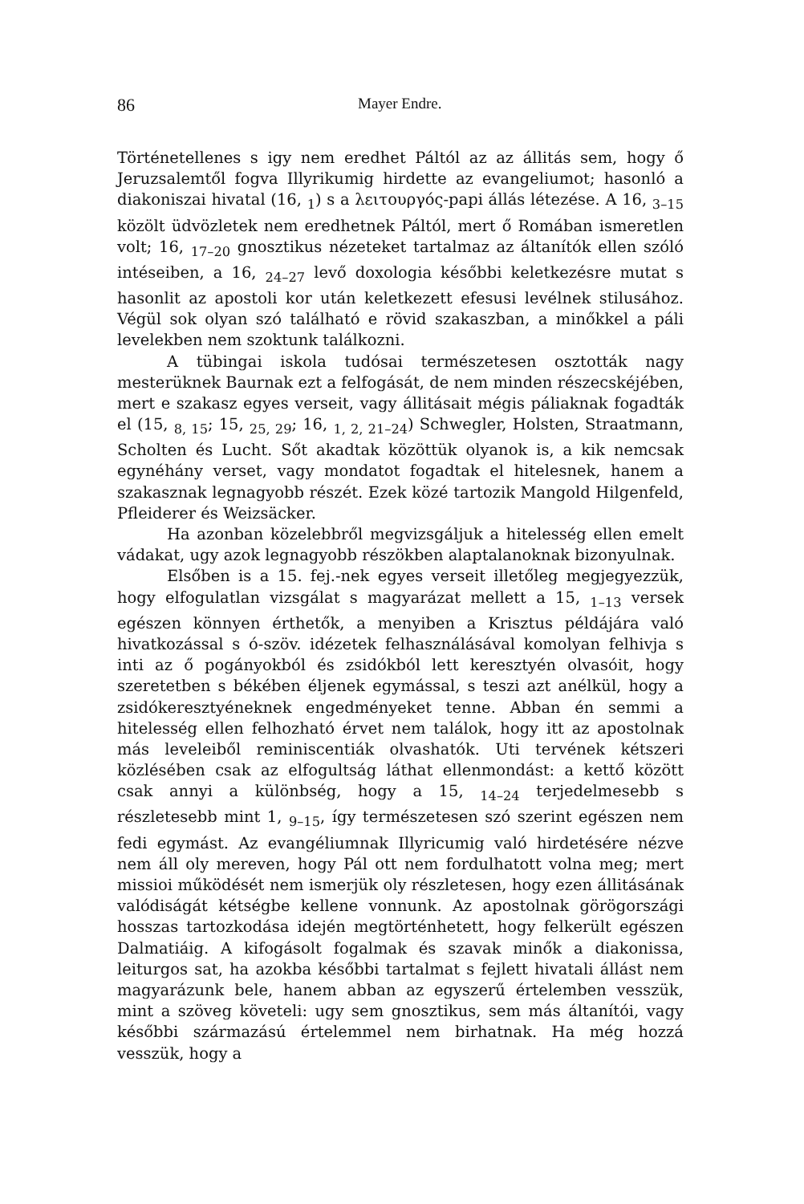86 Mayer Endre.
Történetellenes s igy nem eredhet Páltól az az állitás sem, hogy ő Jeruzsalemtől fogva Illyrikumig hirdette az evangeliumot; hasonló a diakoniszai hivatal (16, <sub>1</sub>) s a λειτουργός-papi állás létezése. A 16, <sub>3–15</sub> közölt üdvözletek nem eredhetnek Páltól, mert ő Romában ismeretlen volt; 16, <sub>17–20</sub> gnosztikus nézeteket tartalmaz az áltanítók ellen szóló intéseiben, a 16, <sub>24–27</sub> levő doxologia későbbi keletkezésre mutat s hasonlit az apostoli kor után keletkezett efesusi levélnek stilusához. Végül sok olyan szó található e rövid szakaszban, a minőkkel a páli levelekben nem szoktunk találkozni.
A tübingai iskola tudósai természetesen osztották nagy mesterüknek Baurnak ezt a felfogását, de nem minden részecskéjében, mert e szakasz egyes verseit, vagy állitásait mégis páliaknak fogadták el (15, <sub>8, 15</sub>; 15, <sub>25, 29</sub>; 16, <sub>1, 2, 21–24</sub>) Schwegler, Holsten, Straatmann, Scholten és Lucht. Sőt akadtak közöttük olyanok is, a kik nemcsak egynéhány verset, vagy mondatot fogadtak el hitelesnek, hanem a szakasznak legnagyobb részét. Ezek közé tartozik Mangold Hilgenfeld, Pfleiderer és Weizsäcker.
Ha azonban közelebbről megvizsgáljuk a hitelesség ellen emelt vádakat, ugy azok legnagyobb részökben alaptalanoknak bizonyulnak.
Elsőben is a 15. fej.-nek egyes verseit illetőleg megjegyezzük, hogy elfogulatlan vizsgálat s magyarázat mellett a 15, <sub>1–13</sub> versek egészen könnyen érthetők, a menyiben a Krisztus példájára való hivatkozással s ó-szöv. idézetek felhasználásával komolyan felhivja s inti az ő pogányokból és zsidókból lett keresztyén olvasóit, hogy szeretetben s békében éljenek egymással, s teszi azt anélkül, hogy a zsidókeresztyéneknek engedményeket tenne. Abban én semmi a hitelesség ellen felhozható érvet nem találok, hogy itt az apostolnak más leveleiből reminiscentiák olvashatók. Uti tervének kétszeri közlésében csak az elfogultság láthat ellenmondást: a kettő között csak annyi a különbség, hogy a 15, <sub>14–24</sub> terjedelmesebb s részletesebb mint 1, <sub>9–15</sub>, így természetesen szó szerint egészen nem fedi egymást. Az evangéliumnak Illyricumig való hirdetésére nézve nem áll oly mereven, hogy Pál ott nem fordulhatott volna meg; mert missioi működését nem ismerjük oly részletesen, hogy ezen állitásának valódiságát kétségbe kellene vonnunk. Az apostolnak görögországi hosszas tartozkodása idején megtörténhetett, hogy felkerült egészen Dalmatiáig. A kifogásolt fogalmak és szavak minők a diakonissa, leiturgos sat, ha azokba későbbi tartalmat s fejlett hivatali állást nem magyarázunk bele, hanem abban az egyszerű értelemben vesszük, mint a szöveg követeli: ugy sem gnosztikus, sem más áltanítói, vagy későbbi származású értelemmel nem birhatnak. Ha még hozzá vesszük, hogy a